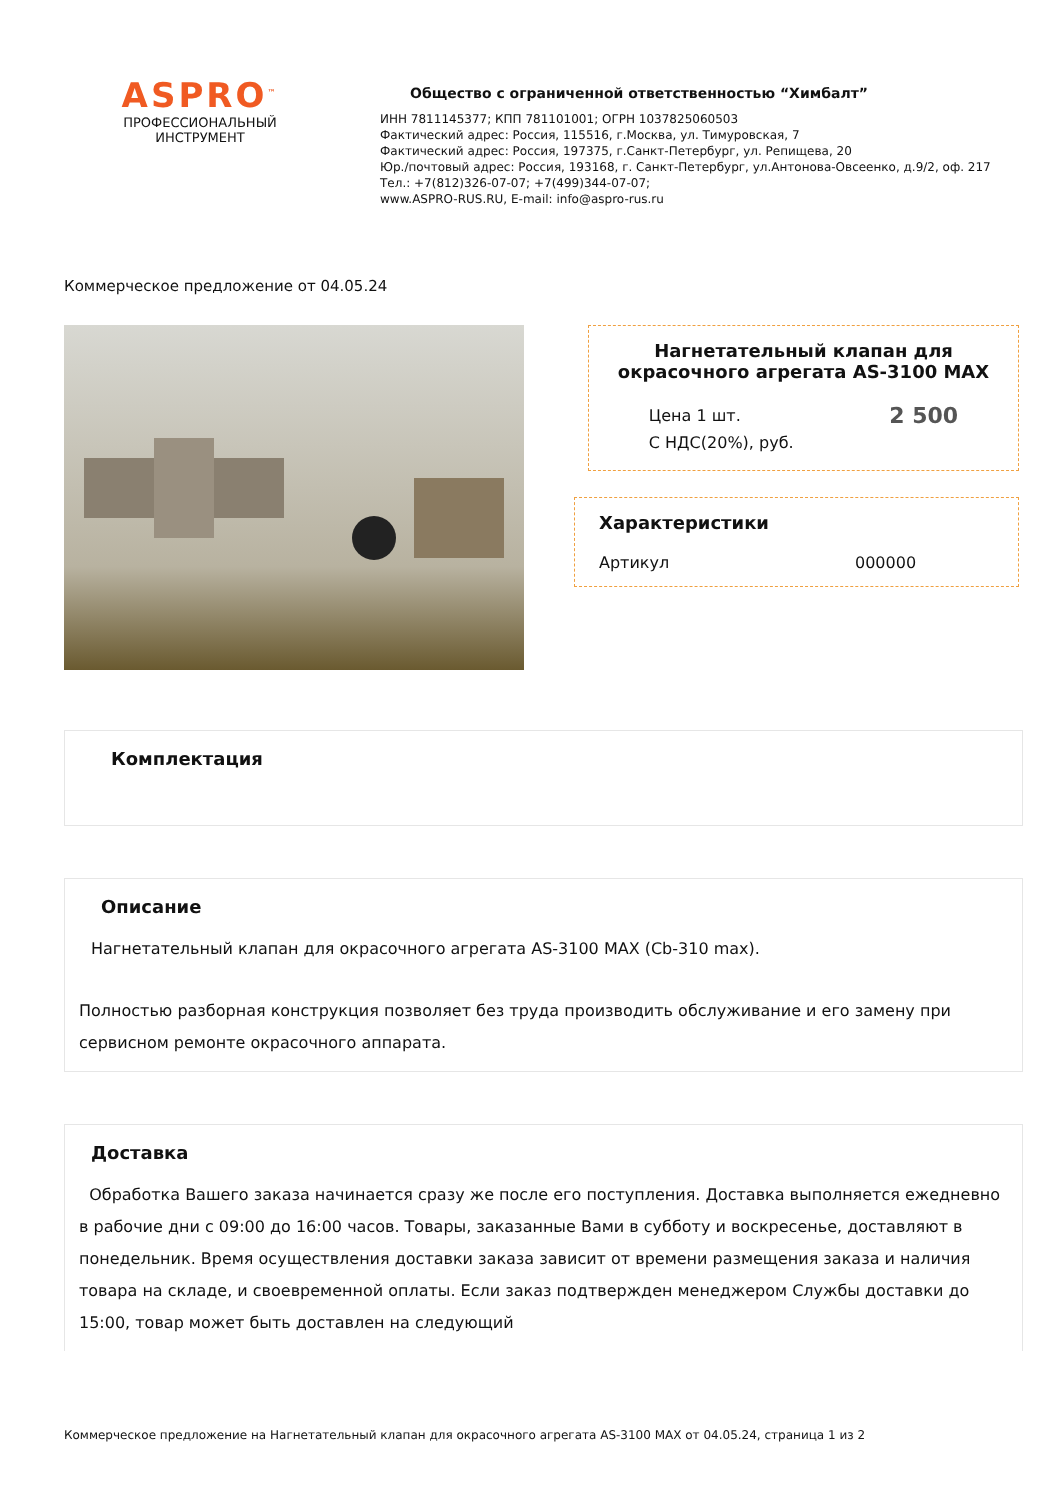ASPRO<sup>™</sup>
ПРОФЕССИОНАЛЬНЫЙ
ИНСТРУМЕНТ
Общество с ограниченной ответственностью “Химбалт”
ИНН 7811145377; КПП 781101001; ОГРН 1037825060503
Фактический адрес: Россия, 115516, г.Москва, ул. Тимуровская, 7
Фактический адрес: Россия, 197375, г.Санкт-Петербург, ул. Репищева, 20
Юр./почтовый адрес: Россия, 193168, г. Санкт-Петербург, ул.Антонова-Овсеенко, д.9/2, оф. 217
Тел.: +7(812)326-07-07; +7(499)344-07-07;
www.ASPRO-RUS.RU, E-mail: info@aspro-rus.ru
Коммерческое предложение от 04.05.24
Нагнетательный клапан для окрасочного агрегата AS-3100 MAX
Цена 1 шт.
С НДС(20%), руб.
2 500
Характеристики
Артикул 000000
Комплектация
Описание
Нагнетательный клапан для окрасочного агрегата AS-3100 MAX (Cb-310 max).
Полностью разборная конструкция позволяет без труда производить обслуживание и его замену при сервисном ремонте окрасочного аппарата.
Доставка
Обработка Вашего заказа начинается сразу же после его поступления. Доставка выполняется ежедневно в рабочие дни с 09:00 до 16:00 часов. Товары, заказанные Вами в субботу и воскресенье, доставляют в понедельник. Время осуществления доставки заказа зависит от времени размещения заказа и наличия товара на складе, и своевременной оплаты. Если заказ подтвержден менеджером Службы доставки до 15:00, товар может быть доставлен на следующий
Коммерческое предложение на Нагнетательный клапан для окрасочного агрегата AS-3100 MAX от 04.05.24, страница 1 из 2